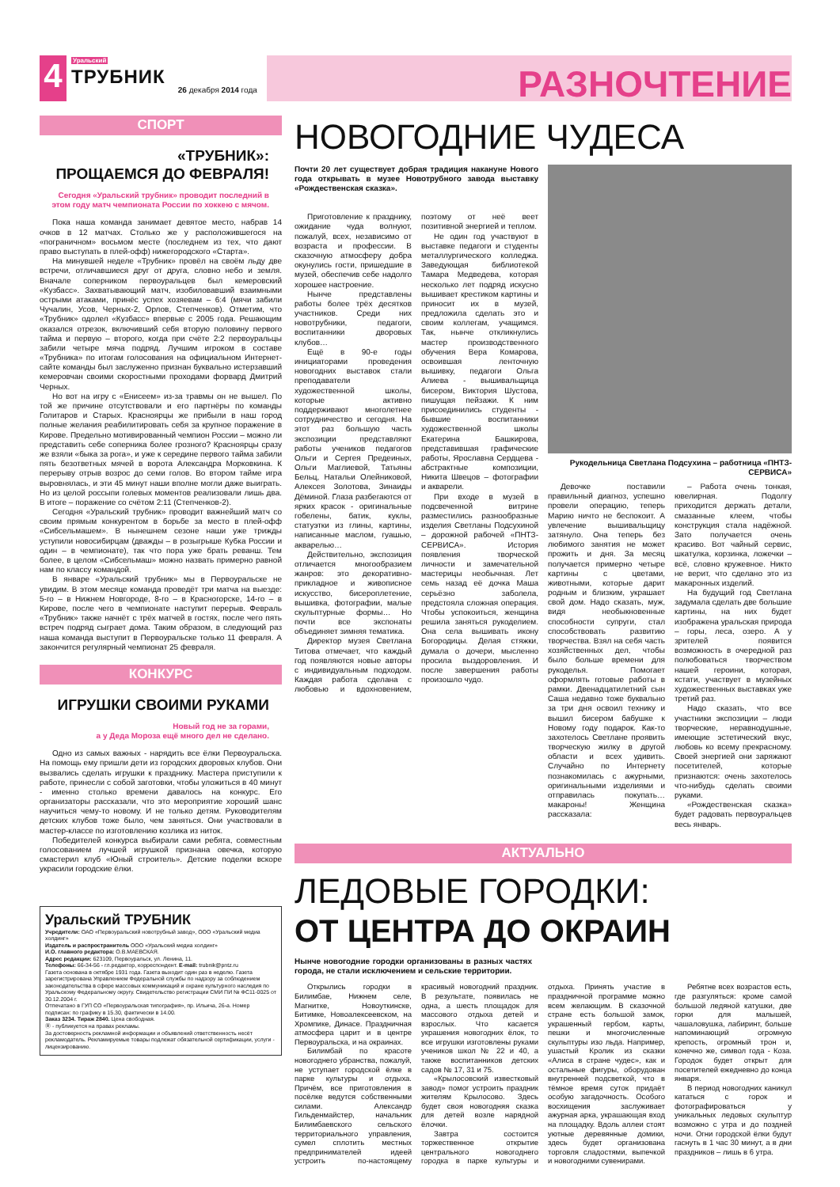4
Уральский
ТРУБНИК
26 декабря 2014 года
РАЗНОЧТЕНИЕ
СПОРТ
«ТРУБНИК»:
ПРОЩАЕМСЯ ДО ФЕВРАЛЯ!
Сегодня «Уральский трубник» проводит последний в этом году матч чемпионата России по хоккею с мячом.
Пока наша команда занимает девятое место, набрав 14 очков в 12 матчах. Столько же у расположившегося на «пограничном» восьмом месте (последнем из тех, что дают право выступать в плей-офф) нижегородского «Старта».
На минувшей неделе «Трубник» провёл на своём льду две встречи, отличавшиеся друг от друга, словно небо и земля. Вначале соперником первоуральцев был кемеровский «Кузбасс». Захватывающий матч, изобиловавший взаимными острыми атаками, принёс успех хозяевам – 6:4 (мячи забили Чучалин, Усов, Черных-2, Орлов, Степченков). Отметим, что «Трубник» одолел «Кузбасс» впервые с 2005 года. Решающим оказался отрезок, включивший себя вторую половину первого тайма и первую – второго, когда при счёте 2:2 первоуральцы забили четыре мяча подряд. Лучшим игроком в составе «Трубника» по итогам голосования на официальном Интернет-сайте команды был заслуженно признан буквально истерзавший кемеровчан своими скоростными проходами форвард Дмитрий Черных.
Но вот на игру с «Енисеем» из-за травмы он не вышел. По той же причине отсутствовали и его партнёры по команды Голитаров и Старых. Красноярцы же прибыли в наш город полные желания реабилитировать себя за крупное поражение в Кирове. Предельно мотивированный чемпион России – можно ли представить себе соперника более грозного? Красноярцы сразу же взяли «быка за рога», и уже к середине первого тайма забили пять безответных мячей в ворота Александра Морковкина. К перерыву отрыв возрос до семи голов. Во втором тайме игра выровнялась, и эти 45 минут наши вполне могли даже выиграть. Но из целой россыпи голевых моментов реализовали лишь два. В итоге – поражение со счётом 2:11 (Степченков-2).
Сегодня «Уральский трубник» проводит важнейший матч со своим прямым конкурентом в борьбе за место в плей-офф «Сибсельмашем». В нынешнем сезоне наши уже трижды уступили новосибирцам (дважды – в розыгрыше Кубка России и один – в чемпионате), так что пора уже брать реванш. Тем более, в целом «Сибсельмаш» можно назвать примерно равной нам по классу командой.
В январе «Уральский трубник» мы в Первоуральске не увидим. В этом месяце команда проведёт три матча на выезде: 5-го – в Нижнем Новгороде, 8-го – в Красногорске, 14-го – в Кирове, после чего в чемпионате наступит перерыв. Февраль «Трубник» также начнёт с трёх матчей в гостях, после чего пять встреч подряд сыграет дома. Таким образом, в следующий раз наша команда выступит в Первоуральске только 11 февраля. А закончится регулярный чемпионат 25 февраля.
КОНКУРС
ИГРУШКИ СВОИМИ РУКАМИ
Новый год не за горами,
а у Деда Мороза ещё много дел не сделано.
Одно из самых важных - нарядить все ёлки Первоуральска. На помощь ему пришли дети из городских дворовых клубов. Они вызвались сделать игрушки к празднику. Мастера приступили к работе, принесли с собой заготовки, чтобы уложиться в 40 минут - именно столько времени давалось на конкурс. Его организаторы рассказали, что это мероприятие хороший шанс научиться чему-то новому. И не только детям. Руководителям детских клубов тоже было, чем заняться. Они участвовали в мастер-классе по изготовлению козлика из ниток.
Победителей конкурса выбирали сами ребята, совместным голосованием лучшей игрушкой признана овечка, которую смастерил клуб «Юный строитель». Детские поделки вскоре украсили городские ёлки.
Уральский ТРУБНИК
Учредители: ОАО «Первоуральский новотрубный завод», ООО «Уральский медиа холдинг»
Издатель и распространитель ООО «Уральский медиа холдинг»
И.О. главного редактора: О.В.МАЕВСКАЯ.
Адрес редакции: 623109, Первоуральск, ул. Ленина, 11.
Телефоны: 66-34-56 - гл.редактор, корреспондент. E-mail: trubnik@pntz.ru
Газета основана в октябре 1931 года. Газета выходит один раз в неделю. Газета зарегистрирована Управлением Федеральной службы по надзору за соблюдением законодательства в сфере массовых коммуникаций и охране культурного наследия по Уральскому Федеральному округу. Свидетельство регистрации СМИ ПИ № ФС11-0025 от 30.12.2004 г.
Отпечатано в ГУП СО «Первоуральская типография», пр. Ильича, 26-а. Номер подписан: по графику в 15.30, фактически в 14.00.
Заказ 3234. Тираж 2840. Цена свободная.
Ⓡ - публикуется на правах рекламы.
За достоверность рекламной информации и объявлений ответственность несёт рекламодатель. Рекламируемые товары подлежат обязательной сертификации, услуги - лицензированию.
НОВОГОДНИЕ ЧУДЕСА
Почти 20 лет существует добрая традиция накануне Нового года открывать в музее Новотрубного завода выставку «Рождественская сказка».
Приготовление к празднику, ожидание чуда волнуют, пожалуй, всех, независимо от возраста и профессии. В сказочную атмосферу добра окунулись гости, пришедшие в музей, обеспечив себе надолго хорошее настроение.
Нынче представлены работы более трёх десятков участников. Среди них новотрубники, педагоги, воспитанники дворовых клубов…
Ещё в 90-е годы инициаторами проведения новогодних выставок стали преподаватели художественной школы, которые активно поддерживают многолетнее сотрудничество и сегодня. На этот раз большую часть экспозиции представляют работы учеников педагогов Ольги и Сергея Предеиных, Ольги Маглиевой, Татьяны Бельц, Натальи Олейниковой, Алексея Золотова, Зинаиды Дёминой. Глаза разбегаются от ярких красок - оригинальные гобелены, батик, куклы, статуэтки из глины, картины, написанные маслом, гуашью, акварелью…
Действительно, экспозиция отличается многообразием жанров: это декоративно-прикладное и живописное искусство, бисероплетение, вышивка, фотографии, малые скульптурные формы… Но почти все экспонаты объединяет зимняя тематика.
Директор музея Светлана Титова отмечает, что каждый год появляются новые авторы с индивидуальным подходом. Каждая работа сделана с любовью и вдохновением, поэтому от неё веет позитивной энергией и теплом.
Не один год участвуют в выставке педагоги и студенты металлургического колледжа. Заведующая библиотекой Тамара Медведева, которая несколько лет подряд искусно вышивает крестиком картины и приносит их в музей, предложила сделать это и своим коллегам, учащимся. Так, нынче откликнулись мастер производственного обучения Вера Комарова, освоившая ленточную вышивку, педагоги Ольга Алиева - вышивальщица бисером, Виктория Шустова, пишущая пейзажи. К ним присоединились студенты - бывшие воспитанники художественной школы Екатерина Башкирова, представившая графические работы, Ярославна Сердцева - абстрактные композиции, Никита Швецов – фотографии и акварели.
При входе в музей в подсвеченной витрине разместились разнообразные изделия Светланы Подсухиной – дорожной рабочей «ПНТЗ-СЕРВИСА». История появления творческой личности и замечательной мастерицы необычная. Лет семь назад её дочка Маша серьёзно заболела, предстояла сложная операция. Чтобы успокоиться, женщина решила заняться рукоделием. Она села вышивать икону Богородицы. Делая стяжки, думала о дочери, мысленно просила выздоровления. И после завершения работы произошло чудо.
Рукодельница Светлана Подсухина – работница «ПНТЗ-СЕРВИСА»
Девочке поставили правильный диагноз, успешно провели операцию, теперь Марию ничто не беспокоит. А увлечение вышивальщицу затянуло. Она теперь без любимого занятия не может прожить и дня. За месяц получается примерно четыре картины с цветами, животными, которые дарит родным и близким, украшает свой дом. Надо сказать, муж, видя необыкновенные способности супруги, стал способствовать развитию творчества. Взял на себя часть хозяйственных дел, чтобы было больше времени для рукоделья. Помогает оформлять готовые работы в рамки. Двенадцатилетний сын Саша недавно тоже буквально за три дня освоил технику и вышил бисером бабушке к Новому году подарок. Как-то захотелось Светлане проявить творческую жилку в другой области и всех удивить. Случайно по Интернету познакомилась с ажурными, оригинальными изделиями и отправилась покупать…макароны! Женщина рассказала:
– Работа очень тонкая, ювелирная. Подолгу приходится держать детали, смазанные клеем, чтобы конструкция стала надёжной. Зато получается очень красиво. Вот чайный сервис, шкатулка, корзинка, ложечки – всё, словно кружевное. Никто не верит, что сделано это из макаронных изделий.
На будущий год Светлана задумала сделать две большие картины, на них будет изображена уральская природа – горы, леса, озеро. А у зрителей появится возможность в очередной раз полюбоваться творчеством нашей героини, которая, кстати, участвует в музейных художественных выставках уже третий раз.
Надо сказать, что все участники экспозиции – люди творческие, неравнодушные, имеющие эстетический вкус, любовь ко всему прекрасному. Своей энергией они заряжают посетителей, которые признаются: очень захотелось что-нибудь сделать своими руками.
«Рождественская сказка» будет радовать первоуральцев весь январь.
АКТУАЛЬНО
ЛЕДОВЫЕ ГОРОДКИ:
ОТ ЦЕНТРА ДО ОКРАИН
Нынче новогодние городки организованы в разных частях города, не стали исключением и сельские территории.
Открылись городки в Билимбае, Нижнем селе, Магнитке, Новоуткинске, Битимке, Новоалексеевском, на Хромпике, Динасе. Праздничная атмосфера царит и в центре Первоуральска, и на окраинах.
Билимбай по красоте новогоднего убранства, пожалуй, не уступает городской ёлке в парке культуры и отдыха. Причём, все приготовления в посёлке ведутся собственными силами. Александр Гильденмайстер, начальник Билимбаевского сельского территориального управления, сумел сплотить местных предпринимателей идеей устроить по-настоящему красивый новогодний праздник. В результате, появилась не одна, а шесть площадок для массового отдыха детей и взрослых. Что касается украшения новогодних ёлок, то все игрушки изготовлены руками учеников школ № 22 и 40, а также воспитанников детских садов № 17, 31 и 75.
«Крылосовский известковый завод» помог устроить праздник жителям Крылосово. Здесь будет своя новогодняя сказка для детей возле нарядной ёлочки.
Завтра состоится торжественное открытие центрального новогоднего городка в парке культуры и отдыха. Принять участие в праздничной программе можно всем желающим. В сказочной стране есть большой замок, украшенный гербом, карты, пешки и многочисленные скульптуры изо льда. Например, ушастый Кролик из сказки «Алиса в стране чудес», как и остальные фигуры, оборудован внутренней подсветкой, что в тёмное время суток придаёт особую загадочность. Особого восхищения заслуживает ажурная арка, украшающая вход на площадку. Вдоль аллеи стоят уютные деревянные домики, здесь будет организована торговля сладостями, выпечкой и новогодними сувенирами.
Ребятне всех возрастов есть, где разгуляться: кроме самой большой ледяной катушки, две горки для малышей, чашаловушка, лабиринт, больше напоминающий огромную крепость, огромный трон и, конечно же, символ года - Коза. Городок будет открыт для посетителей ежедневно до конца января.
В период новогодних каникул кататься с горок и фотографироваться у уникальных ледовых скульптур возможно с утра и до поздней ночи. Огни городской ёлки будут гаснуть в 1 час 30 минут, а в дни праздников – лишь в 6 утра.